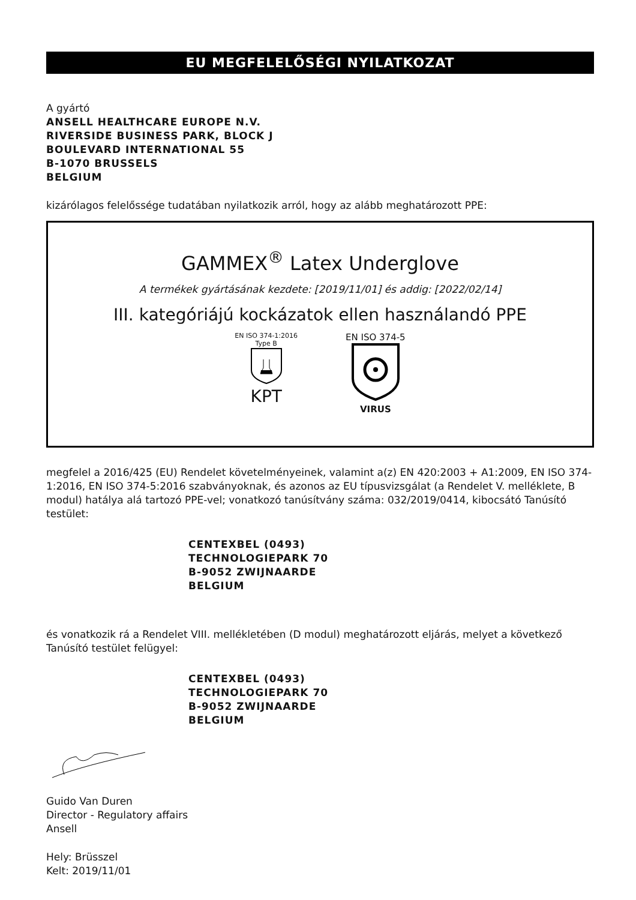EU MEGFELELŐSÉGI NYILATKOZAT
A gyártó
ANSELL HEALTHCARE EUROPE N.V.
RIVERSIDE BUSINESS PARK, BLOCK J
BOULEVARD INTERNATIONAL 55
B-1070 BRUSSELS
BELGIUM
kizárólagos felelőssége tudatában nyilatkozik arról, hogy az alább meghatározott PPE:
GAMMEX<sup>®</sup> Latex Underglove
A termékek gyártásának kezdete: [2019/11/01] és addig: [2022/02/14]
III. kategóriájú kockázatok ellen használandó PPE
EN ISO 374-1:2016
Type B
KPT
EN ISO 374-5
VIRUS
megfelel a 2016/425 (EU) Rendelet követelményeinek, valamint a(z) EN 420:2003 + A1:2009, EN ISO 374-1:2016, EN ISO 374-5:2016 szabványoknak, és azonos az EU típusvizsgálat (a Rendelet V. melléklete, B modul) hatálya alá tartozó PPE-vel; vonatkozó tanúsítvány száma: 032/2019/0414, kibocsátó Tanúsító testület:
CENTEXBEL (0493)
TECHNOLOGIEPARK 70
B-9052 ZWIJNAARDE
BELGIUM
és vonatkozik rá a Rendelet VIII. mellékletében (D modul) meghatározott eljárás, melyet a következő Tanúsító testület felügyel:
CENTEXBEL (0493)
TECHNOLOGIEPARK 70
B-9052 ZWIJNAARDE
BELGIUM
Guido Van Duren
Director - Regulatory affairs
Ansell
Hely: Brüsszel
Kelt: 2019/11/01